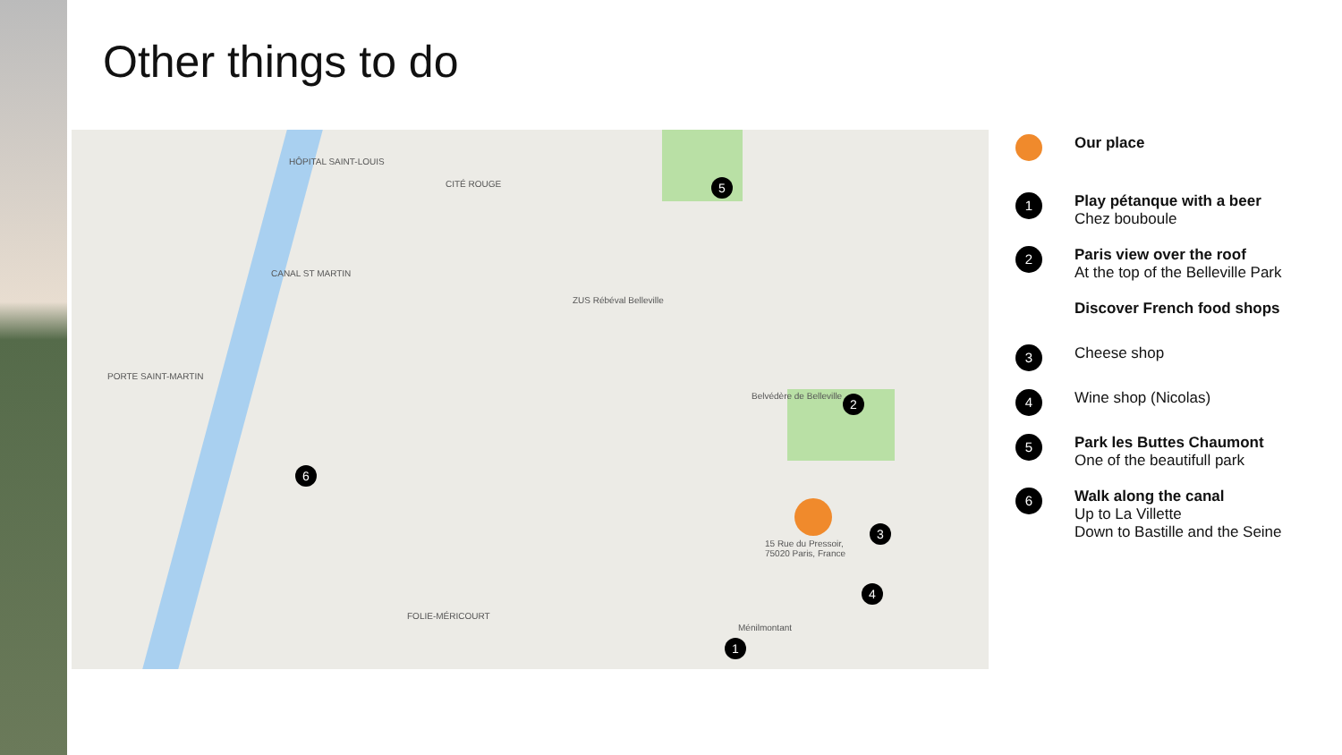Other things to do
HÔPITAL SAINT-LOUIS
CITÉ ROUGE
CANAL ST MARTIN
PORTE SAINT-MARTIN
FOLIE-MÉRICOURT
ZUS Rébéval Belleville
Belvédère de Belleville
15 Rue du Pressoir,
75020 Paris, France
Ménilmontant
5
2
6
3
4
1
Our place
1
Play pétanque with a beer
Chez bouboule
2
Paris view over the roof
At the top of the Belleville Park
Discover French food shops
3
Cheese shop
4
Wine shop (Nicolas)
5
Park les Buttes Chaumont
One of the beautifull park
6
Walk along the canal
Up to La Villette
Down to Bastille and the Seine